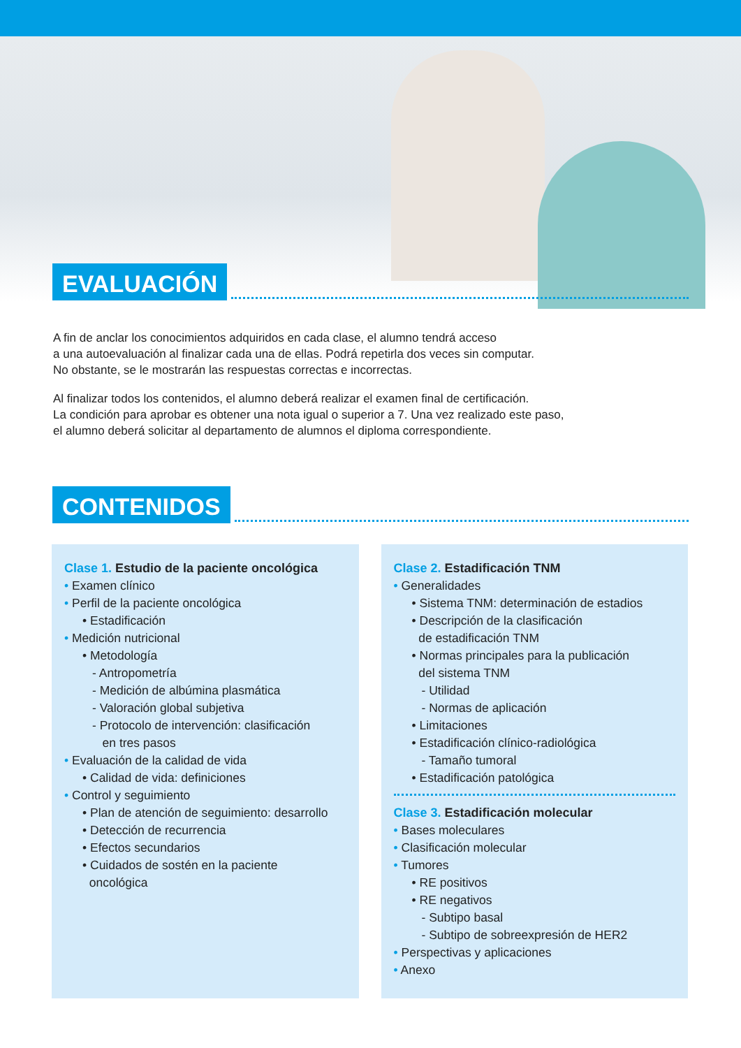EVALUACIÓN
A fin de anclar los conocimientos adquiridos en cada clase, el alumno tendrá acceso
a una autoevaluación al finalizar cada una de ellas. Podrá repetirla dos veces sin computar.
No obstante, se le mostrarán las respuestas correctas e incorrectas.
Al finalizar todos los contenidos, el alumno deberá realizar el examen final de certificación.
La condición para aprobar es obtener una nota igual o superior a 7. Una vez realizado este paso,
el alumno deberá solicitar al departamento de alumnos el diploma correspondiente.
CONTENIDOS
Clase 1. Estudio de la paciente oncológica
• Examen clínico
• Perfil de la paciente oncológica
• Estadificación
• Medición nutricional
• Metodología
- Antropometría
- Medición de albúmina plasmática
- Valoración global subjetiva
- Protocolo de intervención: clasificación
en tres pasos
• Evaluación de la calidad de vida
• Calidad de vida: definiciones
• Control y seguimiento
• Plan de atención de seguimiento: desarrollo
• Detección de recurrencia
• Efectos secundarios
• Cuidados de sostén en la paciente
oncológica
Clase 2. Estadificación TNM
• Generalidades
• Sistema TNM: determinación de estadios
• Descripción de la clasificación
de estadificación TNM
• Normas principales para la publicación
del sistema TNM
- Utilidad
- Normas de aplicación
• Limitaciones
• Estadificación clínico-radiológica
- Tamaño tumoral
• Estadificación patológica
Clase 3. Estadificación molecular
• Bases moleculares
• Clasificación molecular
• Tumores
• RE positivos
• RE negativos
- Subtipo basal
- Subtipo de sobreexpresión de HER2
• Perspectivas y aplicaciones
• Anexo